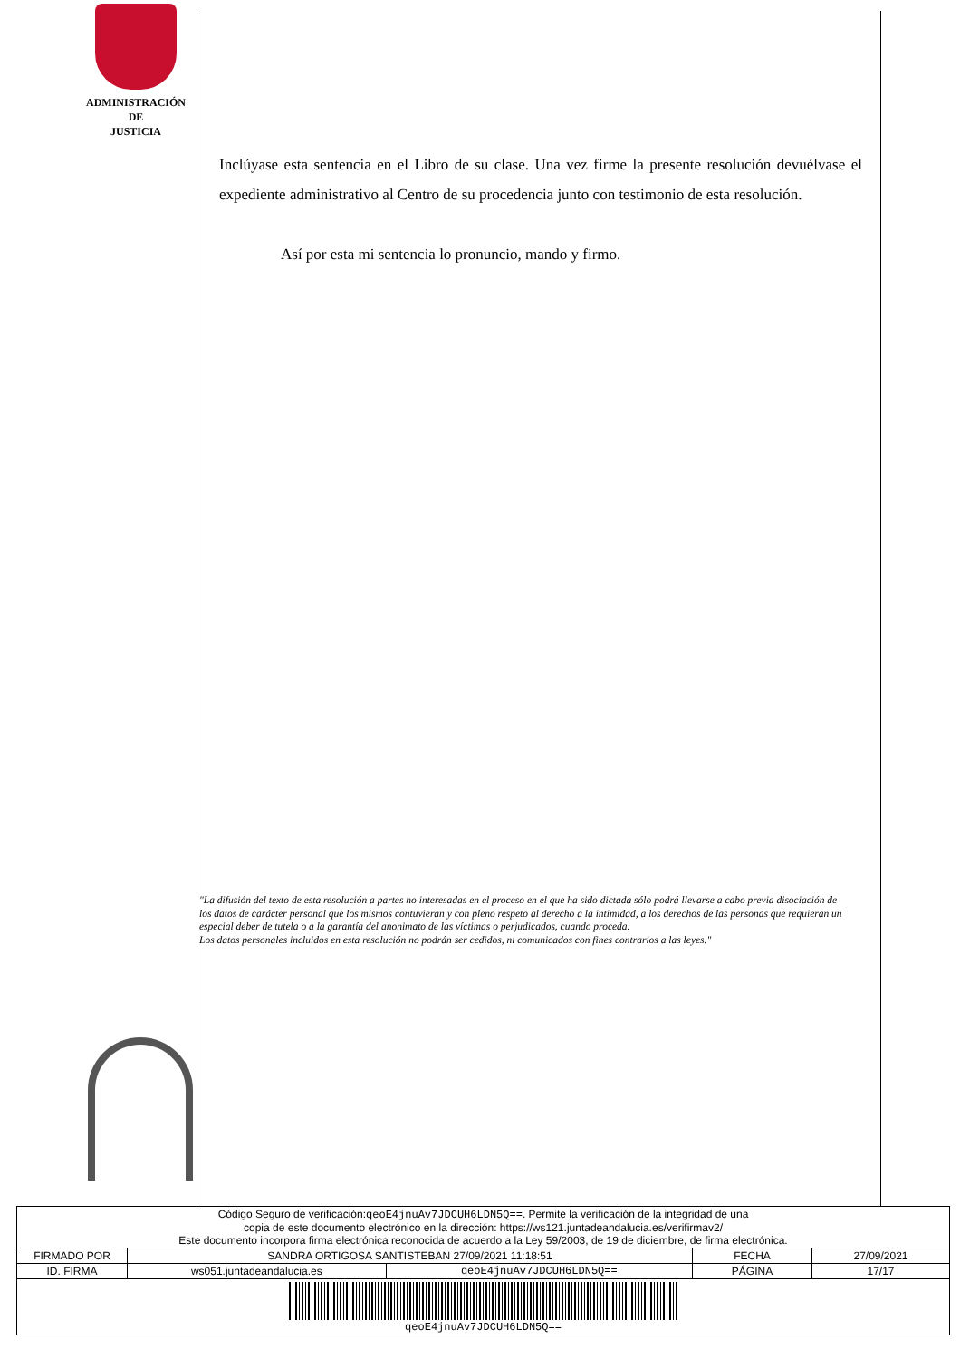ADMINISTRACIÓN
DE
JUSTICIA
Inclúyase esta sentencia en el Libro de su clase. Una vez firme la presente resolución devuélvase el expediente administrativo al Centro de su procedencia junto con testimonio de esta resolución.
Así por esta mi sentencia lo pronuncio, mando y firmo.
"La difusión del texto de esta resolución a partes no interesadas en el proceso en el que ha sido dictada sólo podrá llevarse a cabo previa disociación de los datos de carácter personal que los mismos contuvieran y con pleno respeto al derecho a la intimidad, a los derechos de las personas que requieran un especial deber de tutela o a la garantía del anonimato de las víctimas o perjudicados, cuando proceda.
Los datos personales incluidos en esta resolución no podrán ser cedidos, ni comunicados con fines contrarios a las leyes."
| Código Seguro de verificación: qeoE4jnuAv7JDCUH6LDN5Q== . Permite la verificación de la integridad de una copia de este documento electrónico en la dirección: https://ws121.juntadeandalucia.es/verifirmav2/ Este documento incorpora firma electrónica reconocida de acuerdo a la Ley 59/2003, de 19 de diciembre, de firma electrónica. | | | | |
| FIRMADO POR | SANDRA ORTIGOSA SANTISTEBAN 27/09/2021 11:18:51 | | FECHA | 27/09/2021 |
| ID. FIRMA | ws051.juntadeandalucia.es | qeoE4jnuAv7JDCUH6LDN5Q== | PÁGINA | 17/17 |
| qeoE4jnuAv7JDCUH6LDN5Q== | | | | |